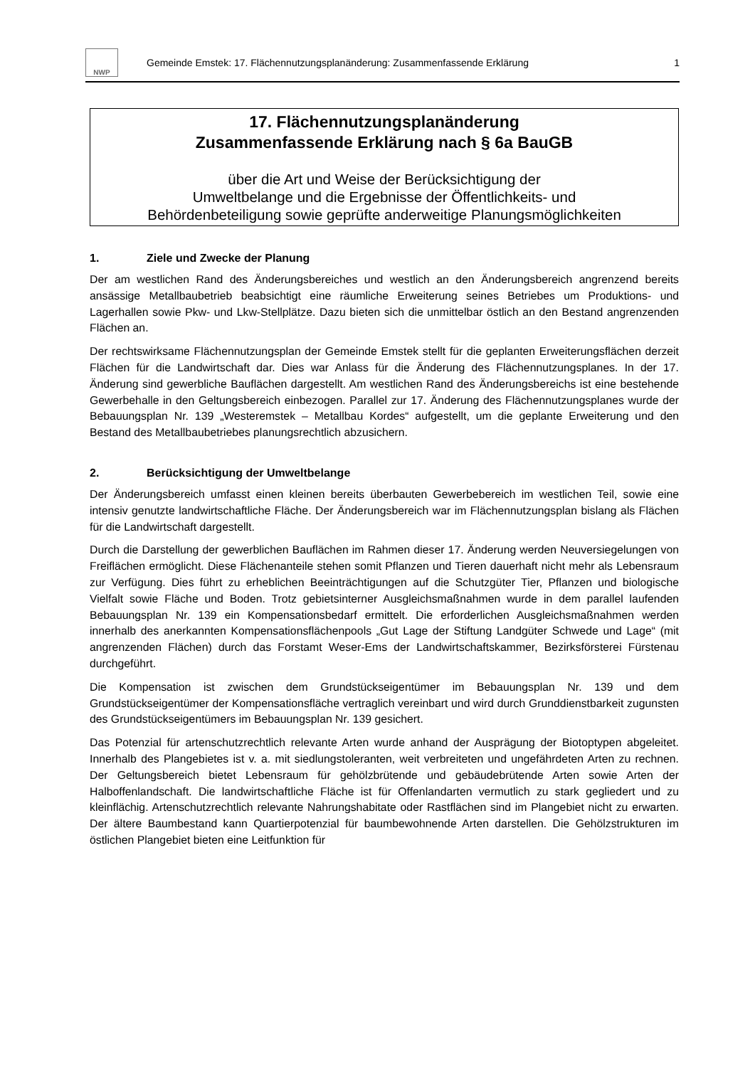NWP
Gemeinde Emstek: 17. Flächennutzungsplanänderung: Zusammenfassende Erklärung
1
17. Flächennutzungsplanänderung
Zusammenfassende Erklärung nach § 6a BauGB
über die Art und Weise der Berücksichtigung der
Umweltbelange und die Ergebnisse der Öffentlichkeits- und
Behördenbeteiligung sowie geprüfte anderweitige Planungsmöglichkeiten
1. Ziele und Zwecke der Planung
Der am westlichen Rand des Änderungsbereiches und westlich an den Änderungsbereich angrenzend bereits ansässige Metallbaubetrieb beabsichtigt eine räumliche Erweiterung seines Betriebes um Produktions- und Lagerhallen sowie Pkw- und Lkw-Stellplätze. Dazu bieten sich die unmittelbar östlich an den Bestand angrenzenden Flächen an.
Der rechtswirksame Flächennutzungsplan der Gemeinde Emstek stellt für die geplanten Erweiterungsflächen derzeit Flächen für die Landwirtschaft dar. Dies war Anlass für die Änderung des Flächennutzungsplanes. In der 17. Änderung sind gewerbliche Bauflächen dargestellt. Am westlichen Rand des Änderungsbereichs ist eine bestehende Gewerbehalle in den Geltungsbereich einbezogen. Parallel zur 17. Änderung des Flächennutzungsplanes wurde der Bebauungsplan Nr. 139 „Westeremstek – Metallbau Kordes“ aufgestellt, um die geplante Erweiterung und den Bestand des Metallbaubetriebes planungsrechtlich abzusichern.
2. Berücksichtigung der Umweltbelange
Der Änderungsbereich umfasst einen kleinen bereits überbauten Gewerbebereich im westlichen Teil, sowie eine intensiv genutzte landwirtschaftliche Fläche. Der Änderungsbereich war im Flächennutzungsplan bislang als Flächen für die Landwirtschaft dargestellt.
Durch die Darstellung der gewerblichen Bauflächen im Rahmen dieser 17. Änderung werden Neuversiegelungen von Freiflächen ermöglicht. Diese Flächenanteile stehen somit Pflanzen und Tieren dauerhaft nicht mehr als Lebensraum zur Verfügung. Dies führt zu erheblichen Beeinträchtigungen auf die Schutzgüter Tier, Pflanzen und biologische Vielfalt sowie Fläche und Boden. Trotz gebietsinterner Ausgleichsmaßnahmen wurde in dem parallel laufenden Bebauungsplan Nr. 139 ein Kompensationsbedarf ermittelt. Die erforderlichen Ausgleichsmaßnahmen werden innerhalb des anerkannten Kompensationsflächenpools „Gut Lage der Stiftung Landgüter Schwede und Lage“ (mit angrenzenden Flächen) durch das Forstamt Weser-Ems der Landwirtschaftskammer, Bezirksförsterei Fürstenau durchgeführt.
Die Kompensation ist zwischen dem Grundstückseigentümer im Bebauungsplan Nr. 139 und dem Grundstückseigentümer der Kompensationsfläche vertraglich vereinbart und wird durch Grunddienstbarkeit zugunsten des Grundstückseigentümers im Bebauungsplan Nr. 139 gesichert.
Das Potenzial für artenschutzrechtlich relevante Arten wurde anhand der Ausprägung der Biotoptypen abgeleitet. Innerhalb des Plangebietes ist v. a. mit siedlungstoleranten, weit verbreiteten und ungefährdeten Arten zu rechnen. Der Geltungsbereich bietet Lebensraum für gehölzbrütende und gebäudebrütende Arten sowie Arten der Halboffenlandschaft. Die landwirtschaftliche Fläche ist für Offenlandarten vermutlich zu stark gegliedert und zu kleinflächig. Artenschutzrechtlich relevante Nahrungshabitate oder Rastflächen sind im Plangebiet nicht zu erwarten. Der ältere Baumbestand kann Quartierpotenzial für baumbewohnende Arten darstellen. Die Gehölzstrukturen im östlichen Plangebiet bieten eine Leitfunktion für